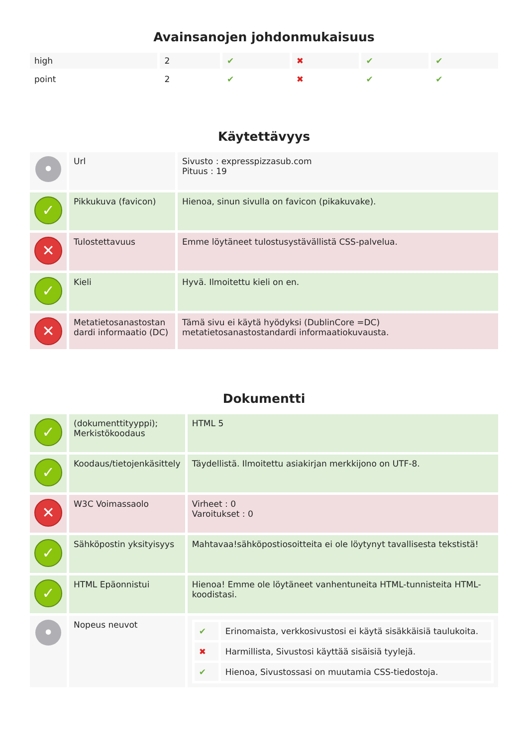Avainsanojen johdonmukaisuus
| high | 2 | ✔ | ✖ | ✔ | ✔ |
| point | 2 | ✔ | ✖ | ✔ | ✔ |
Käytettävyys
| • | Url | Sivusto : expresspizzasub.com Pituus : 19 |
| ✓ | Pikkukuva (favicon) | Hienoa, sinun sivulla on favicon (pikakuvake). |
| ✕ | Tulostettavuus | Emme löytäneet tulostusystävällistä CSS-palvelua. |
| ✓ | Kieli | Hyvä. Ilmoitettu kieli on en. |
| ✕ | Metatietosanastostan dardi informaatio (DC) | Tämä sivu ei käytä hyödyksi (DublinCore =DC) metatietosanastostandardi informaatiokuvausta. |
Dokumentti
| ✓ | (dokumenttityyppi); Merkistökoodaus | HTML 5 |
| ✓ | Koodaus/tietojenkäsittely | Täydellistä. Ilmoitettu asiakirjan merkkijono on UTF-8. |
| ✕ | W3C Voimassaolo | Virheet : 0 Varoitukset : 0 |
| ✓ | Sähköpostin yksityisyys | Mahtavaa!sähköpostiosoitteita ei ole löytynyt tavallisesta tekstistä! |
| ✓ | HTML Epäonnistui | Hienoa! Emme ole löytäneet vanhentuneita HTML-tunnisteita HTML-koodistasi. |
| • | Nopeus neuvot | / ✔ / Erinomaista, verkkosivustosi ei käytä sisäkkäisiä taulukoita. / / ✖ / Harmillista, Sivustosi käyttää sisäisiä tyylejä. / / ✔ / Hienoa, Sivustossasi on muutamia CSS-tiedostoja. / |